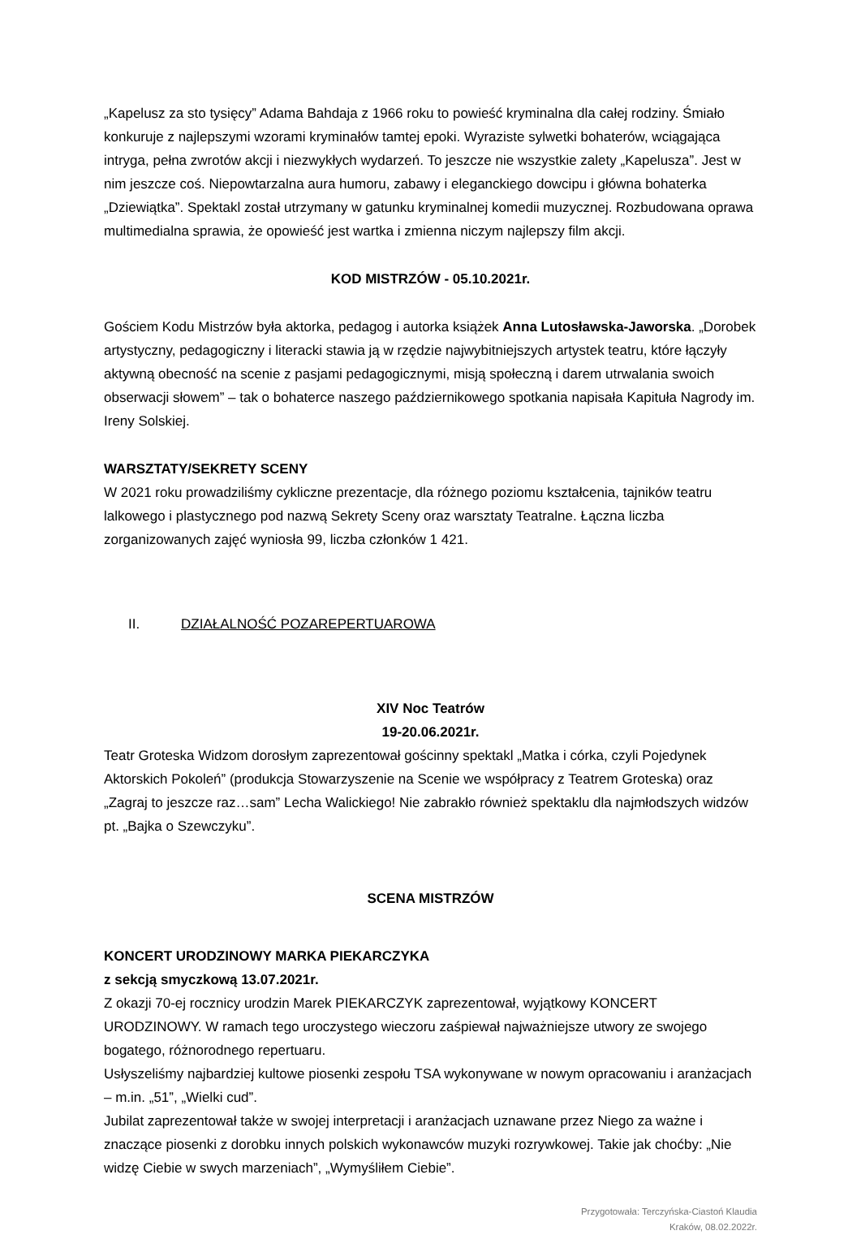„Kapelusz za sto tysięcy” Adama Bahdaja z 1966 roku to powieść kryminalna dla całej rodziny. Śmiało konkuruje z najlepszymi wzorami kryminałów tamtej epoki. Wyraziste sylwetki bohaterów, wciągająca intryga, pełna zwrotów akcji i niezwykłych wydarzeń. To jeszcze nie wszystkie zalety „Kapelusza”. Jest w nim jeszcze coś. Niepowtarzalna aura humoru, zabawy i eleganckiego dowcipu i główna bohaterka „Dziewiątka”. Spektakl został utrzymany w gatunku kryminalnej komedii muzycznej. Rozbudowana oprawa multimedialna sprawia, że opowieść jest wartka i zmienna niczym najlepszy film akcji.
KOD MISTRZÓW - 05.10.2021r.
Gościem Kodu Mistrzów była aktorka, pedagog i autorka książek Anna Lutosławska-Jaworska. „Dorobek artystyczny, pedagogiczny i literacki stawia ją w rzędzie najwybitniejszych artystek teatru, które łączyły aktywną obecność na scenie z pasjami pedagogicznymi, misją społeczną i darem utrwalania swoich obserwacji słowem” – tak o bohaterce naszego październikowego spotkania napisała Kapituła Nagrody im. Ireny Solskiej.
WARSZTATY/SEKRETY SCENY
W 2021 roku prowadziliśmy cykliczne prezentacje, dla różnego poziomu kształcenia, tajników teatru lalkowego i plastycznego pod nazwą Sekrety Sceny oraz warsztaty Teatralne. Łączna liczba zorganizowanych zajęć wyniosła 99, liczba członków 1 421.
II. DZIAŁALNOŚĆ POZAREPERTUAROWA
XIV Noc Teatrów
19-20.06.2021r.
Teatr Groteska Widzom dorosłym zaprezentował gościnny spektakl „Matka i córka, czyli Pojedynek Aktorskich Pokoleń” (produkcja Stowarzyszenie na Scenie we współpracy z Teatrem Groteska) oraz „Zagraj to jeszcze raz…sam” Lecha Walickiego! Nie zabrakło również spektaklu dla najmłodszych widzów pt. „Bajka o Szewczyku”.
SCENA MISTRZÓW
KONCERT URODZINOWY MARKA PIEKARCZYKA
z sekcją smyczkową 13.07.2021r.
Z okazji 70-ej rocznicy urodzin Marek PIEKARCZYK zaprezentował, wyjątkowy KONCERT URODZINOWY. W ramach tego uroczystego wieczoru zaśpiewał najważniejsze utwory ze swojego bogatego, różnorodnego repertuaru.
Usłyszeliśmy najbardziej kultowe piosenki zespołu TSA wykonywane w nowym opracowaniu i aranżacjach – m.in. „51”, „Wielki cud”.
Jubilat zaprezentował także w swojej interpretacji i aranżacjach uznawane przez Niego za ważne i znaczące piosenki z dorobku innych polskich wykonawców muzyki rozrywkowej. Takie jak choćby: „Nie widzę Ciebie w swych marzeniach”, „Wymyśliłem Ciebie”.
Przygotowała: Terczyńska-Ciastoń Klaudia
Kraków, 08.02.2022r.